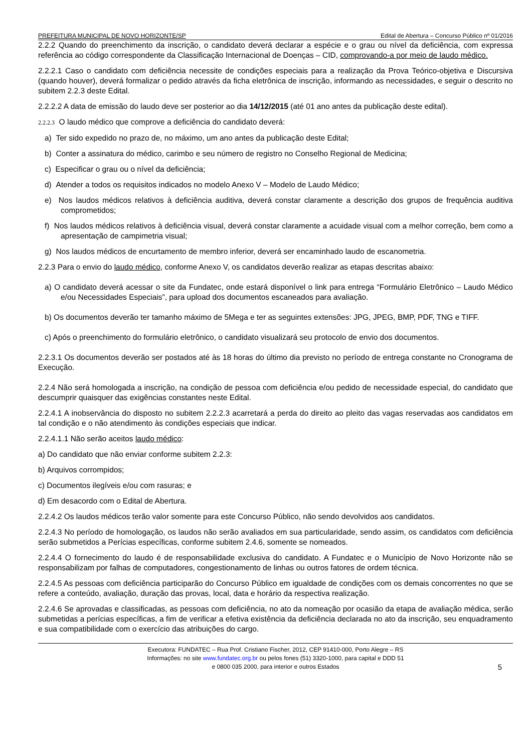PREFEITURA MUNICIPAL DE NOVO HORIZONTE/SP Edital de Abertura – Concurso Público nº 01/2016
2.2.2 Quando do preenchimento da inscrição, o candidato deverá declarar a espécie e o grau ou nível da deficiência, com expressa referência ao código correspondente da Classificação Internacional de Doenças – CID, comprovando-a por meio de laudo médico.
2.2.2.1 Caso o candidato com deficiência necessite de condições especiais para a realização da Prova Teórico-objetiva e Discursiva (quando houver), deverá formalizar o pedido através da ficha eletrônica de inscrição, informando as necessidades, e seguir o descrito no subitem 2.2.3 deste Edital.
2.2.2.2 A data de emissão do laudo deve ser posterior ao dia 14/12/2015 (até 01 ano antes da publicação deste edital).
2.2.2.3 O laudo médico que comprove a deficiência do candidato deverá:
a) Ter sido expedido no prazo de, no máximo, um ano antes da publicação deste Edital;
b) Conter a assinatura do médico, carimbo e seu número de registro no Conselho Regional de Medicina;
c) Especificar o grau ou o nível da deficiência;
d) Atender a todos os requisitos indicados no modelo Anexo V – Modelo de Laudo Médico;
e) Nos laudos médicos relativos à deficiência auditiva, deverá constar claramente a descrição dos grupos de frequência auditiva comprometidos;
f) Nos laudos médicos relativos à deficiência visual, deverá constar claramente a acuidade visual com a melhor correção, bem como a apresentação de campimetria visual;
g) Nos laudos médicos de encurtamento de membro inferior, deverá ser encaminhado laudo de escanometria.
2.2.3 Para o envio do laudo médico, conforme Anexo V, os candidatos deverão realizar as etapas descritas abaixo:
a) O candidato deverá acessar o site da Fundatec, onde estará disponível o link para entrega “Formulário Eletrônico – Laudo Médico e/ou Necessidades Especiais”, para upload dos documentos escaneados para avaliação.
b) Os documentos deverão ter tamanho máximo de 5Mega e ter as seguintes extensões: JPG, JPEG, BMP, PDF, TNG e TIFF.
c) Após o preenchimento do formulário eletrônico, o candidato visualizará seu protocolo de envio dos documentos.
2.2.3.1 Os documentos deverão ser postados até às 18 horas do último dia previsto no período de entrega constante no Cronograma de Execução.
2.2.4 Não será homologada a inscrição, na condição de pessoa com deficiência e/ou pedido de necessidade especial, do candidato que descumprir quaisquer das exigências constantes neste Edital.
2.2.4.1 A inobservância do disposto no subitem 2.2.2.3 acarretará a perda do direito ao pleito das vagas reservadas aos candidatos em tal condição e o não atendimento às condições especiais que indicar.
2.2.4.1.1 Não serão aceitos laudo médico:
a) Do candidato que não enviar conforme subitem 2.2.3:
b) Arquivos corrompidos;
c) Documentos ilegíveis e/ou com rasuras; e
d) Em desacordo com o Edital de Abertura.
2.2.4.2 Os laudos médicos terão valor somente para este Concurso Público, não sendo devolvidos aos candidatos.
2.2.4.3 No período de homologação, os laudos não serão avaliados em sua particularidade, sendo assim, os candidatos com deficiência serão submetidos a Perícias específicas, conforme subitem 2.4.6, somente se nomeados.
2.2.4.4 O fornecimento do laudo é de responsabilidade exclusiva do candidato. A Fundatec e o Município de Novo Horizonte não se responsabilizam por falhas de computadores, congestionamento de linhas ou outros fatores de ordem técnica.
2.2.4.5 As pessoas com deficiência participarão do Concurso Público em igualdade de condições com os demais concorrentes no que se refere a conteúdo, avaliação, duração das provas, local, data e horário da respectiva realização.
2.2.4.6 Se aprovadas e classificadas, as pessoas com deficiência, no ato da nomeação por ocasião da etapa de avaliação médica, serão submetidas a perícias específicas, a fim de verificar a efetiva existência da deficiência declarada no ato da inscrição, seu enquadramento e sua compatibilidade com o exercício das atribuições do cargo.
Executora: FUNDATEC – Rua Prof. Cristiano Fischer, 2012, CEP 91410-000, Porto Alegre – RS
Informações: no site www.fundatec.org.br ou pelos fones (51) 3320-1000, para capital e DDD 51
e 0800 035 2000, para interior e outros Estados
5